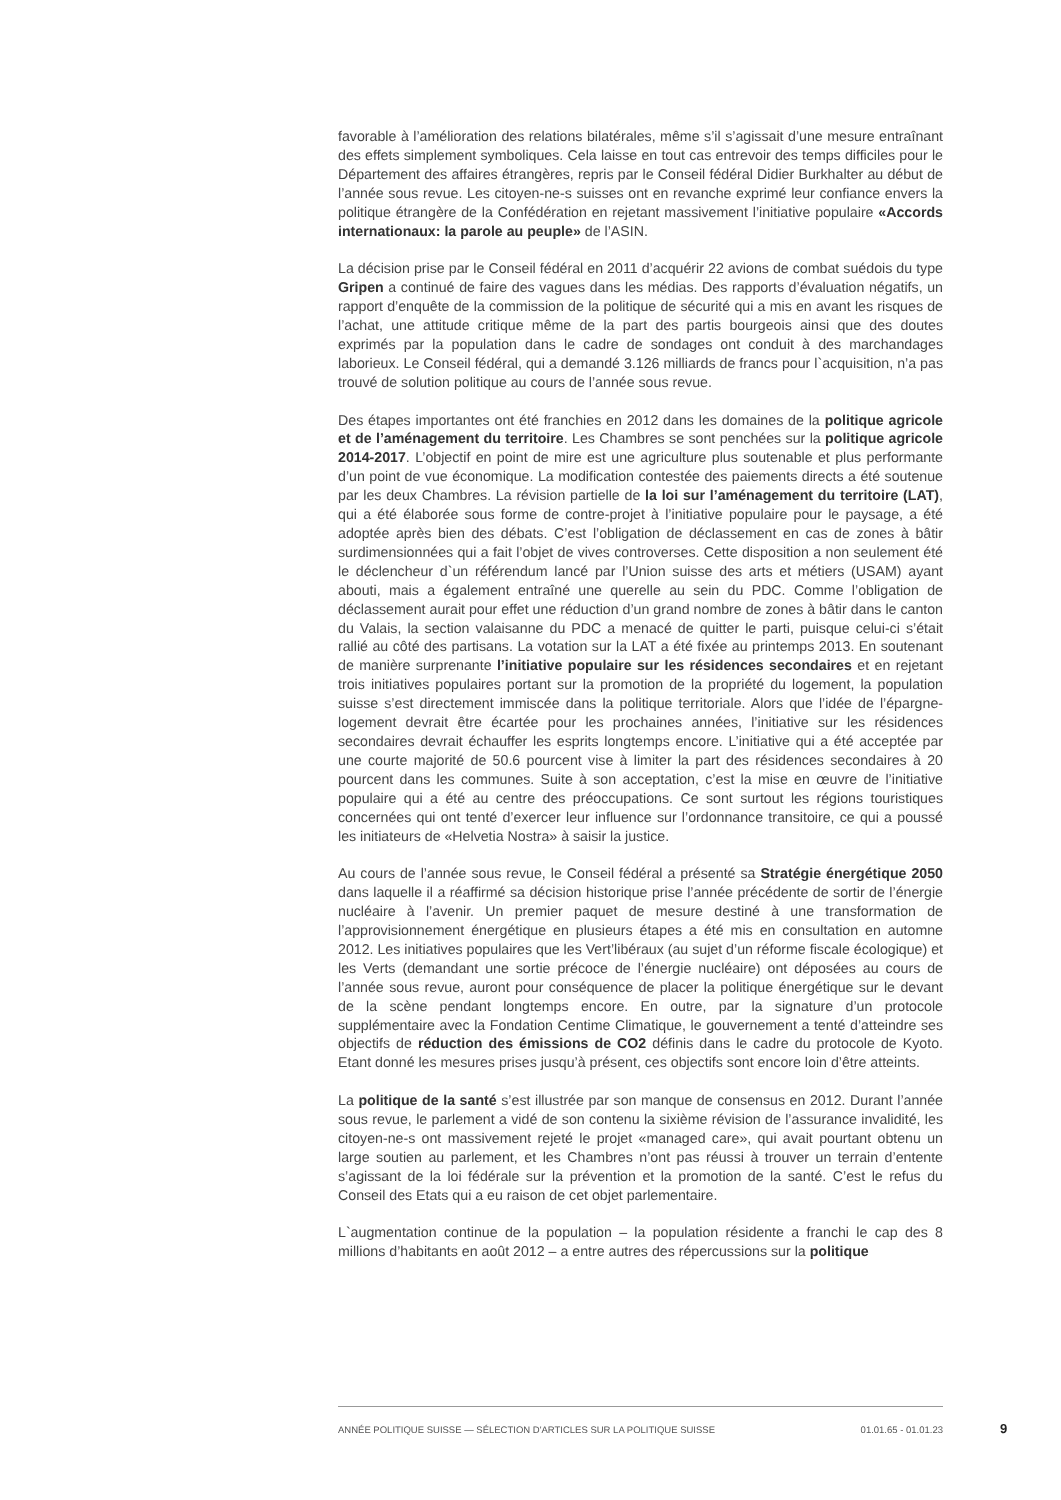favorable à l’amélioration des relations bilatérales, même s’il s’agissait d’une mesure entraînant des effets simplement symboliques. Cela laisse en tout cas entrevoir des temps difficiles pour le Département des affaires étrangères, repris par le Conseil fédéral Didier Burkhalter au début de l’année sous revue. Les citoyen-ne-s suisses ont en revanche exprimé leur confiance envers la politique étrangère de la Confédération en rejetant massivement l’initiative populaire «Accords internationaux: la parole au peuple» de l’ASIN.
La décision prise par le Conseil fédéral en 2011 d’acquérir 22 avions de combat suédois du type Gripen a continué de faire des vagues dans les médias. Des rapports d’évaluation négatifs, un rapport d’enquête de la commission de la politique de sécurité qui a mis en avant les risques de l’achat, une attitude critique même de la part des partis bourgeois ainsi que des doutes exprimés par la population dans le cadre de sondages ont conduit à des marchandages laborieux. Le Conseil fédéral, qui a demandé 3.126 milliards de francs pour l`acquisition, n’a pas trouvé de solution politique au cours de l’année sous revue.
Des étapes importantes ont été franchies en 2012 dans les domaines de la politique agricole et de l’aménagement du territoire. Les Chambres se sont penchées sur la politique agricole 2014-2017. L’objectif en point de mire est une agriculture plus soutenable et plus performante d’un point de vue économique. La modification contestée des paiements directs a été soutenue par les deux Chambres. La révision partielle de la loi sur l’aménagement du territoire (LAT), qui a été élaborée sous forme de contre-projet à l’initiative populaire pour le paysage, a été adoptée après bien des débats. C’est l’obligation de déclassement en cas de zones à bâtir surdimensionnées qui a fait l’objet de vives controverses. Cette disposition a non seulement été le déclencheur d`un référendum lancé par l’Union suisse des arts et métiers (USAM) ayant abouti, mais a également entraîné une querelle au sein du PDC. Comme l’obligation de déclassement aurait pour effet une réduction d’un grand nombre de zones à bâtir dans le canton du Valais, la section valaisanne du PDC a menacé de quitter le parti, puisque celui-ci s’était rallié au côté des partisans. La votation sur la LAT a été fixée au printemps 2013. En soutenant de manière surprenante l’initiative populaire sur les résidences secondaires et en rejetant trois initiatives populaires portant sur la promotion de la propriété du logement, la population suisse s’est directement immiscée dans la politique territoriale. Alors que l’idée de l’épargne-logement devrait être écartée pour les prochaines années, l’initiative sur les résidences secondaires devrait échauffer les esprits longtemps encore. L’initiative qui a été acceptée par une courte majorité de 50.6 pourcent vise à limiter la part des résidences secondaires à 20 pourcent dans les communes. Suite à son acceptation, c’est la mise en œuvre de l’initiative populaire qui a été au centre des préoccupations. Ce sont surtout les régions touristiques concernées qui ont tenté d’exercer leur influence sur l’ordonnance transitoire, ce qui a poussé les initiateurs de «Helvetia Nostra» à saisir la justice.
Au cours de l’année sous revue, le Conseil fédéral a présenté sa Stratégie énergétique 2050 dans laquelle il a réaffirmé sa décision historique prise l’année précédente de sortir de l’énergie nucléaire à l’avenir. Un premier paquet de mesure destiné à une transformation de l’approvisionnement énergétique en plusieurs étapes a été mis en consultation en automne 2012. Les initiatives populaires que les Vert’libéraux (au sujet d’un réforme fiscale écologique) et les Verts (demandant une sortie précoce de l’énergie nucléaire) ont déposées au cours de l’année sous revue, auront pour conséquence de placer la politique énergétique sur le devant de la scène pendant longtemps encore. En outre, par la signature d’un protocole supplémentaire avec la Fondation Centime Climatique, le gouvernement a tenté d’atteindre ses objectifs de réduction des émissions de CO2 définis dans le cadre du protocole de Kyoto. Etant donné les mesures prises jusqu’à présent, ces objectifs sont encore loin d’être atteints.
La politique de la santé s’est illustrée par son manque de consensus en 2012. Durant l’année sous revue, le parlement a vidé de son contenu la sixième révision de l’assurance invalidité, les citoyen-ne-s ont massivement rejeté le projet «managed care», qui avait pourtant obtenu un large soutien au parlement, et les Chambres n’ont pas réussi à trouver un terrain d’entente s’agissant de la loi fédérale sur la prévention et la promotion de la santé. C’est le refus du Conseil des Etats qui a eu raison de cet objet parlementaire.
L`augmentation continue de la population – la population résidente a franchi le cap des 8 millions d’habitants en août 2012 – a entre autres des répercussions sur la politique
ANNÉE POLITIQUE SUISSE — SÉLECTION D'ARTICLES SUR LA POLITIQUE SUISSE 01.01.65 - 01.01.23
9